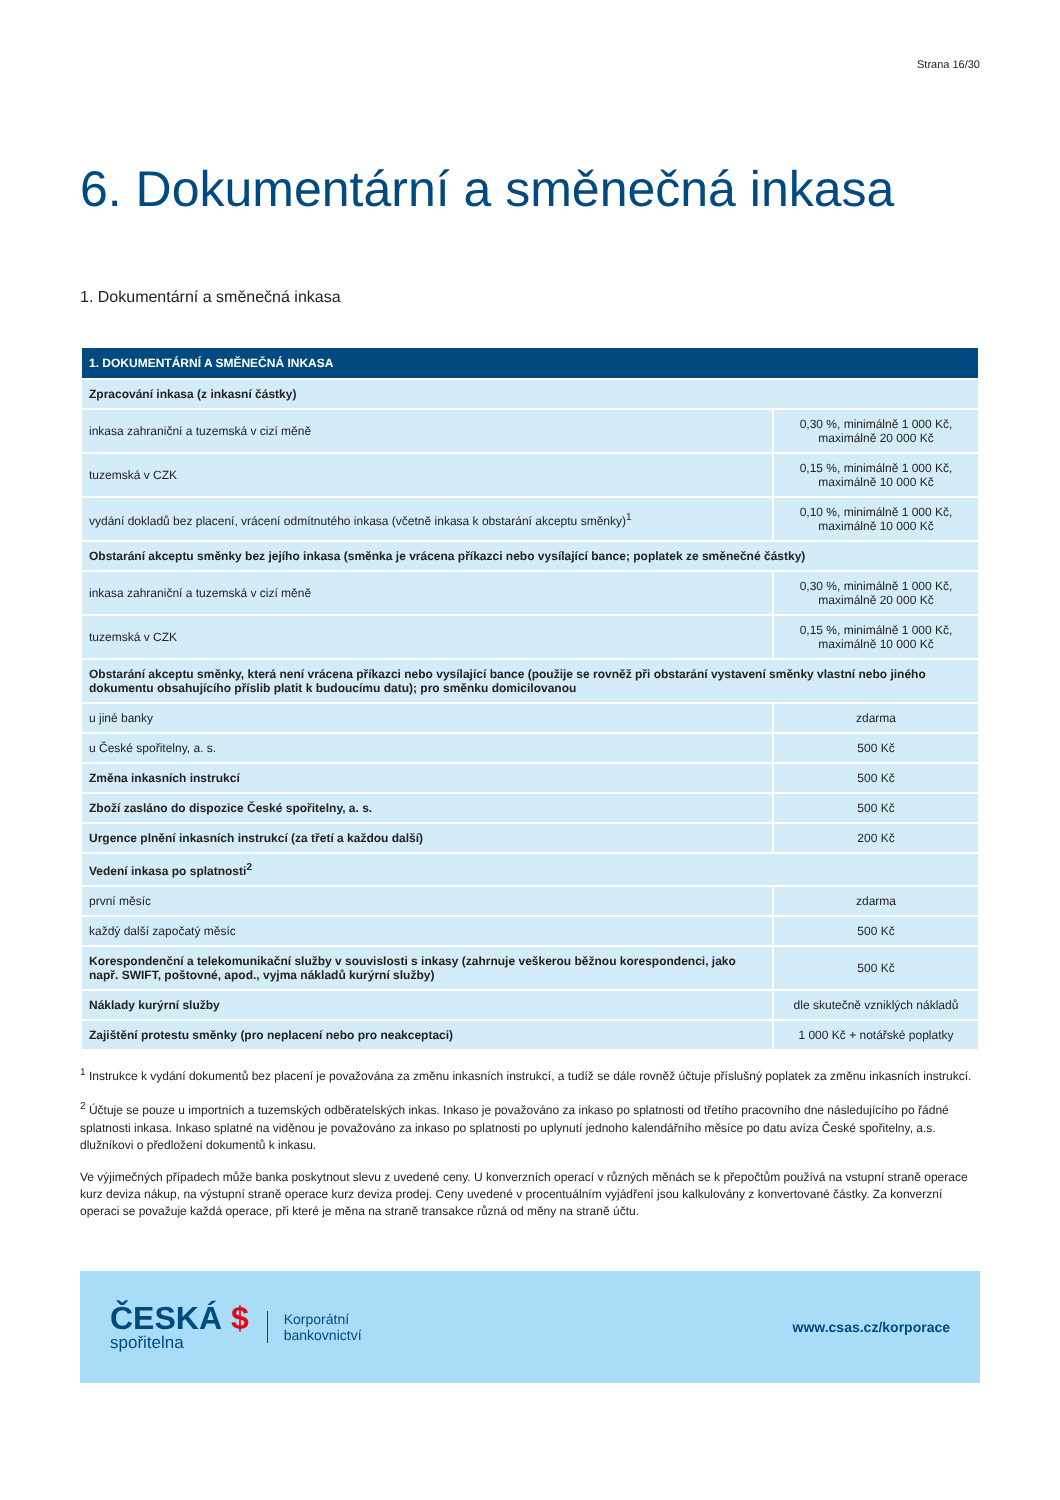Strana 16/30
6. Dokumentární a směnečná inkasa
1. Dokumentární a směnečná inkasa
| 1. DOKUMENTÁRNÍ A SMĚNEČNÁ INKASA | |
| --- | --- |
| Zpracování inkasa (z inkasní částky) | |
| inkasa zahraniční a tuzemská v cizí měně | 0,30 %, minimálně 1 000 Kč, maximálně 20 000 Kč |
| tuzemská v CZK | 0,15 %, minimálně 1 000 Kč, maximálně 10 000 Kč |
| vydání dokladů bez placení, vrácení odmítnutého inkasa (včetně inkasa k obstarání akceptu směnky)<sup>1</sup> | 0,10 %, minimálně 1 000 Kč, maximálně 10 000 Kč |
| Obstarání akceptu směnky bez jejího inkasa (směnka je vrácena příkazci nebo vysílající bance; poplatek ze směnečné částky) | |
| inkasa zahraniční a tuzemská v cizí měně | 0,30 %, minimálně 1 000 Kč, maximálně 20 000 Kč |
| tuzemská v CZK | 0,15 %, minimálně 1 000 Kč, maximálně 10 000 Kč |
| Obstarání akceptu směnky, která není vrácena příkazci nebo vysílající bance (použije se rovněž při obstarání vystavení směnky vlastní nebo jiného dokumentu obsahujícího příslib platit k budoucímu datu); pro směnku domicilovanou | |
| u jiné banky | zdarma |
| u České spořitelny, a. s. | 500 Kč |
| Změna inkasních instrukcí | 500 Kč |
| Zboží zasláno do dispozice České spořitelny, a. s. | 500 Kč |
| Urgence plnění inkasních instrukcí (za třetí a každou další) | 200 Kč |
| Vedení inkasa po splatnosti<sup>2</sup> | |
| první měsíc | zdarma |
| každý další započatý měsíc | 500 Kč |
| Korespondenční a telekomunikační služby v souvislosti s inkasy (zahrnuje veškerou běžnou korespondenci, jako např. SWIFT, poštovné, apod., vyjma nákladů kurýrní služby) | 500 Kč |
| Náklady kurýrní služby | dle skutečně vzniklých nákladů |
| Zajištění protestu směnky (pro neplacení nebo pro neakceptaci) | 1 000 Kč + notářské poplatky |
<sup>1</sup> Instrukce k vydání dokumentů bez placení je považována za změnu inkasních instrukcí, a tudíž se dále rovněž účtuje příslušný poplatek za změnu inkasních instrukcí.
<sup>2</sup> Účtuje se pouze u importních a tuzemských odběratelských inkas. Inkaso je považováno za inkaso po splatnosti od třetího pracovního dne následujícího po řádné splatnosti inkasa. Inkaso splatné na viděnou je považováno za inkaso po splatnosti po uplynutí jednoho kalendářního měsíce po datu avíza České spořitelny, a.s. dlužníkovi o předložení dokumentů k inkasu.
Ve výjimečných případech může banka poskytnout slevu z uvedené ceny. U konverzních operací v různých měnách se k přepočtům používá na vstupní straně operace kurz deviza nákup, na výstupní straně operace kurz deviza prodej. Ceny uvedené v procentuálním vyjádření jsou kalkulovány z konvertované částky. Za konverzní operaci se považuje každá operace, při které je měna na straně transakce různá od měny na straně účtu.
ČESKÁ $
spořitelna
Korporátní
bankovnictví
www.csas.cz/korporace